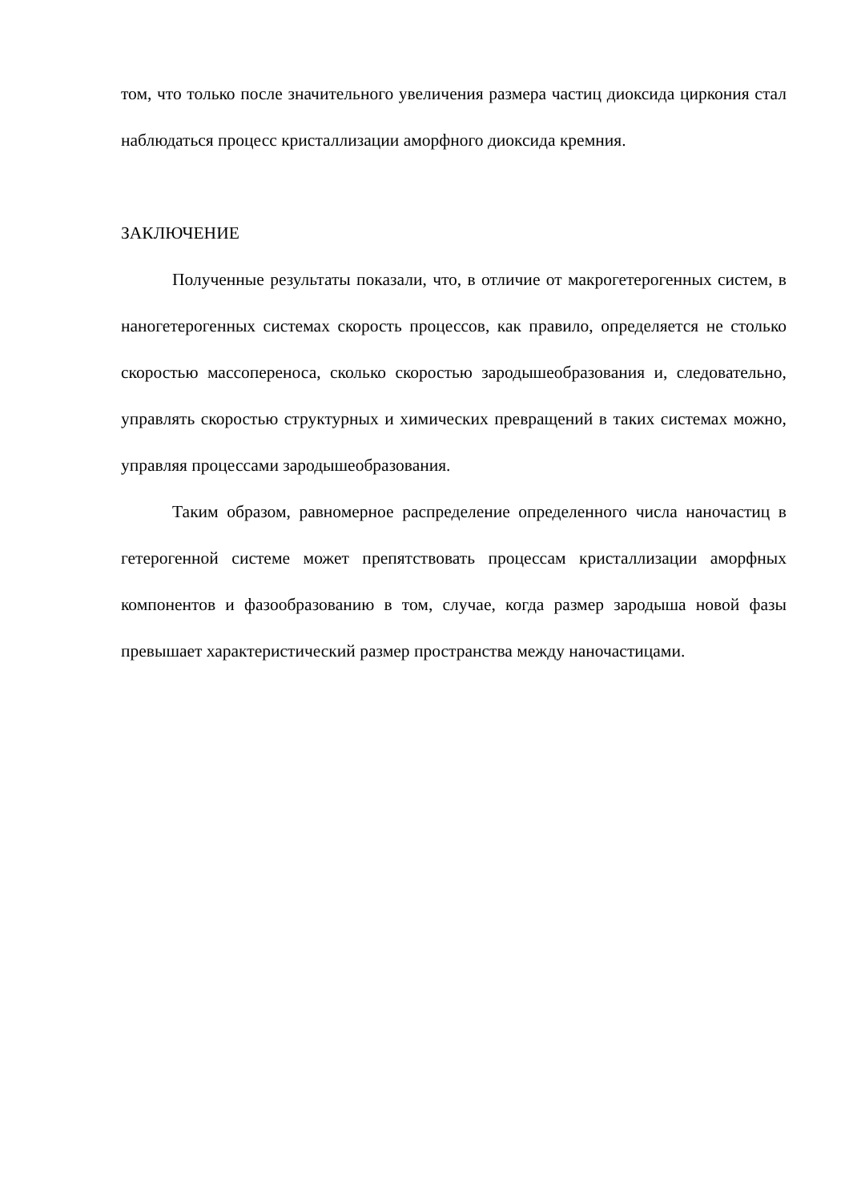том, что только после значительного увеличения размера частиц диоксида циркония стал наблюдаться процесс кристаллизации аморфного диоксида кремния.
ЗАКЛЮЧЕНИЕ
Полученные результаты показали, что, в отличие от макрогетерогенных систем, в наногетерогенных системах скорость процессов, как правило, определяется не столько скоростью массопереноса, сколько скоростью зародышеобразования и, следовательно, управлять скоростью структурных и химических превращений в таких системах можно, управляя процессами зародышеобразования.
Таким образом, равномерное распределение определенного числа наночастиц в гетерогенной системе может препятствовать процессам кристаллизации аморфных компонентов и фазообразованию в том, случае, когда размер зародыша новой фазы превышает характеристический размер пространства между наночастицами.